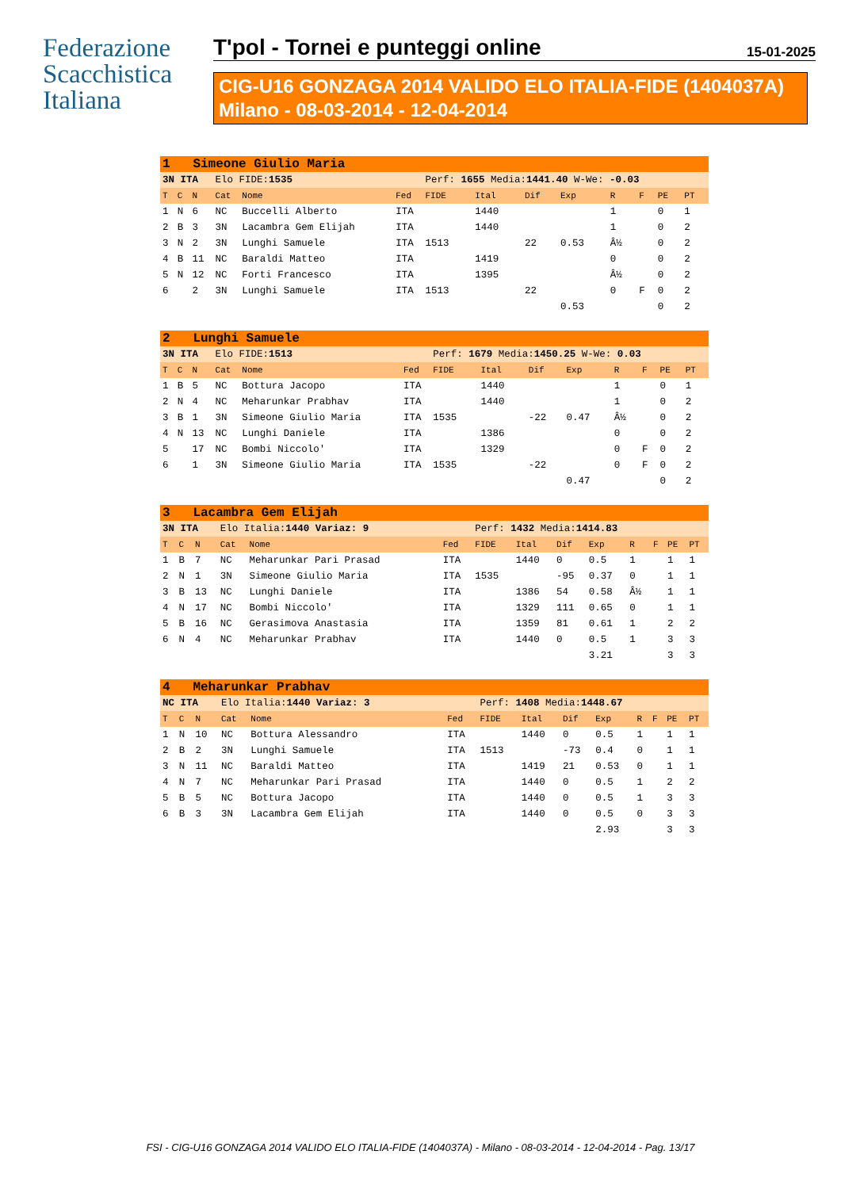Federazione
Scacchistica
Italiana
T'pol - Tornei e punteggi online 15-01-2025
CIG-U16 GONZAGA 2014 VALIDO ELO ITALIA-FIDE (1404037A)
Milano - 08-03-2014 - 12-04-2014
| 1 Simeone Giulio Maria | | | | | | | | | | | | | |
| 3N ITA | | | Elo FIDE: 1535 | | | Perf: 1655 Media: 1441.40 W-We: -0.03 | | | | | | | |
| T | C | N | Cat | Nome | Fed | FIDE | Ital | Dif | Exp | R | F | PE | PT |
| 1 | N | 6 | NC | Buccelli Alberto | ITA | | 1440 | | | 1 | | 0 | 1 |
| 2 | B | 3 | 3N | Lacambra Gem Elijah | ITA | | 1440 | | | 1 | | 0 | 2 |
| 3 | N | 2 | 3N | Lunghi Samuele | ITA | 1513 | | 22 | 0.53 | Â½ | | 0 | 2 |
| 4 | B | 11 | NC | Baraldi Matteo | ITA | | 1419 | | | 0 | | 0 | 2 |
| 5 | N | 12 | NC | Forti Francesco | ITA | | 1395 | | | Â½ | | 0 | 2 |
| 6 | | 2 | 3N | Lunghi Samuele | ITA | 1513 | | 22 | | 0 | F | 0 | 2 |
| | | | | | | | | | 0.53 | | | 0 | 2 |
| 2 Lunghi Samuele | | | | | | | | | | | | | |
| 3N ITA | | | Elo FIDE: 1513 | | | Perf: 1679 Media: 1450.25 W-We: 0.03 | | | | | | | |
| T | C | N | Cat | Nome | Fed | FIDE | Ital | Dif | Exp | R | F | PE | PT |
| 1 | B | 5 | NC | Bottura Jacopo | ITA | | 1440 | | | 1 | | 0 | 1 |
| 2 | N | 4 | NC | Meharunkar Prabhav | ITA | | 1440 | | | 1 | | 0 | 2 |
| 3 | B | 1 | 3N | Simeone Giulio Maria | ITA | 1535 | | -22 | 0.47 | Â½ | | 0 | 2 |
| 4 | N | 13 | NC | Lunghi Daniele | ITA | | 1386 | | | 0 | | 0 | 2 |
| 5 | | 17 | NC | Bombi Niccolo' | ITA | | 1329 | | | 0 | F | 0 | 2 |
| 6 | | 1 | 3N | Simeone Giulio Maria | ITA | 1535 | | -22 | | 0 | F | 0 | 2 |
| | | | | | | | | | 0.47 | | | 0 | 2 |
| 3 Lacambra Gem Elijah | | | | | | | | | | | | | |
| 3N ITA | | | Elo Italia: 1440 Variaz: 9 | | | Perf: 1432 Media: 1414.83 | | | | | | | |
| T | C | N | Cat | Nome | Fed | FIDE | Ital | Dif | Exp | R | F | PE | PT |
| 1 | B | 7 | NC | Meharunkar Pari Prasad | ITA | | 1440 | 0 | 0.5 | 1 | | 1 | 1 |
| 2 | N | 1 | 3N | Simeone Giulio Maria | ITA | 1535 | | -95 | 0.37 | 0 | | 1 | 1 |
| 3 | B | 13 | NC | Lunghi Daniele | ITA | | 1386 | 54 | 0.58 | Â½ | | 1 | 1 |
| 4 | N | 17 | NC | Bombi Niccolo' | ITA | | 1329 | 111 | 0.65 | 0 | | 1 | 1 |
| 5 | B | 16 | NC | Gerasimova Anastasia | ITA | | 1359 | 81 | 0.61 | 1 | | 2 | 2 |
| 6 | N | 4 | NC | Meharunkar Prabhav | ITA | | 1440 | 0 | 0.5 | 1 | | 3 | 3 |
| | | | | | | | | | 3.21 | | | 3 | 3 |
| 4 Meharunkar Prabhav | | | | | | | | | | | | | |
| NC ITA | | | Elo Italia: 1440 Variaz: 3 | | | Perf: 1408 Media: 1448.67 | | | | | | | |
| T | C | N | Cat | Nome | Fed | FIDE | Ital | Dif | Exp | R | F | PE | PT |
| 1 | N | 10 | NC | Bottura Alessandro | ITA | | 1440 | 0 | 0.5 | 1 | | 1 | 1 |
| 2 | B | 2 | 3N | Lunghi Samuele | ITA | 1513 | | -73 | 0.4 | 0 | | 1 | 1 |
| 3 | N | 11 | NC | Baraldi Matteo | ITA | | 1419 | 21 | 0.53 | 0 | | 1 | 1 |
| 4 | N | 7 | NC | Meharunkar Pari Prasad | ITA | | 1440 | 0 | 0.5 | 1 | | 2 | 2 |
| 5 | B | 5 | NC | Bottura Jacopo | ITA | | 1440 | 0 | 0.5 | 1 | | 3 | 3 |
| 6 | B | 3 | 3N | Lacambra Gem Elijah | ITA | | 1440 | 0 | 0.5 | 0 | | 3 | 3 |
| | | | | | | | | | 2.93 | | | 3 | 3 |
FSI - CIG-U16 GONZAGA 2014 VALIDO ELO ITALIA-FIDE (1404037A) - Milano - 08-03-2014 - 12-04-2014 - Pag. 13/17